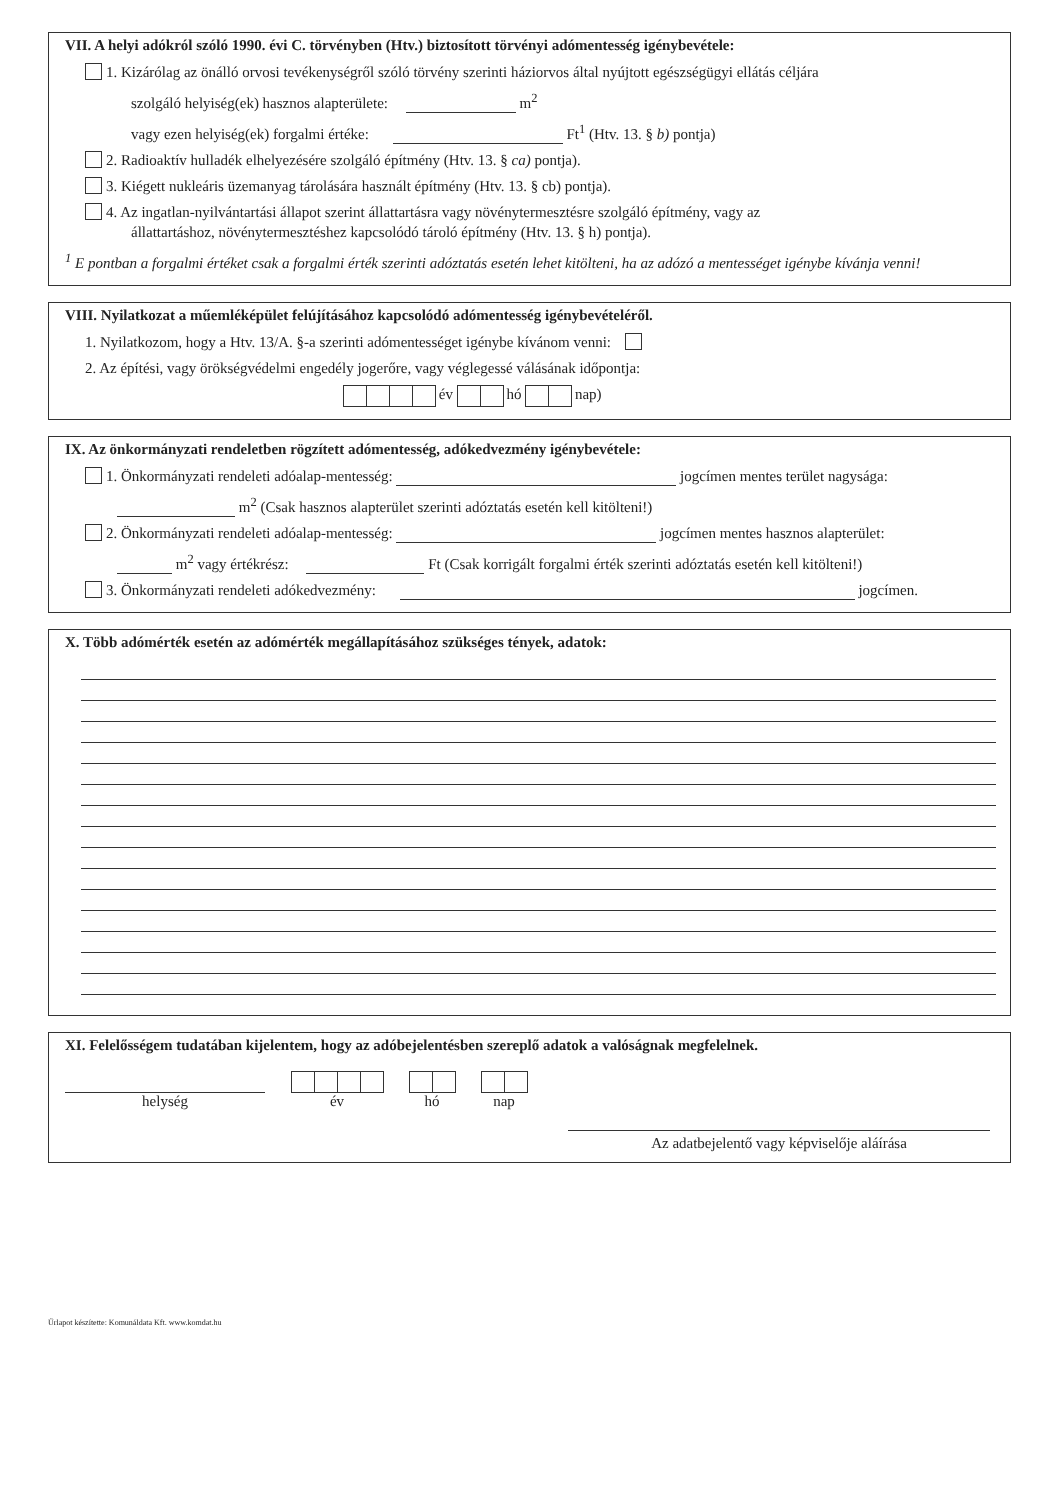VII. A helyi adókról szóló 1990. évi C. törvényben (Htv.) biztosított törvényi adómentesség igénybevétele:
1. Kizárólag az önálló orvosi tevékenységről szóló törvény szerinti háziorvos által nyújtott egészségügyi ellátás céljára
szolgáló helyiség(ek) hasznos alapterülete: m<sup>2</sup>
vagy ezen helyiség(ek) forgalmi értéke: Ft<sup>1</sup> (Htv. 13. § b) pontja)
2. Radioaktív hulladék elhelyezésére szolgáló építmény (Htv. 13. § ca) pontja).
3. Kiégett nukleáris üzemanyag tárolására használt építmény (Htv. 13. § cb) pontja).
4. Az ingatlan-nyilvántartási állapot szerint állattartásra vagy növénytermesztésre szolgáló építmény, vagy az
állattartáshoz, növénytermesztéshez kapcsolódó tároló építmény (Htv. 13. § h) pontja).
<sup>1</sup> E pontban a forgalmi értéket csak a forgalmi érték szerinti adóztatás esetén lehet kitölteni, ha az adózó a mentességet igénybe kívánja venni!
VIII. Nyilatkozat a műemléképület felújításához kapcsolódó adómentesség igénybevételéről.
1. Nyilatkozom, hogy a Htv. 13/A. §-a szerinti adómentességet igénybe kívánom venni:
2. Az építési, vagy örökségvédelmi engedély jogerőre, vagy véglegessé válásának időpontja:
év hó nap)
IX. Az önkormányzati rendeletben rögzített adómentesség, adókedvezmény igénybevétele:
1. Önkormányzati rendeleti adóalap-mentesség: jogcímen mentes terület nagysága:
m<sup>2</sup> (Csak hasznos alapterület szerinti adóztatás esetén kell kitölteni!)
2. Önkormányzati rendeleti adóalap-mentesség: jogcímen mentes hasznos alapterület:
m<sup>2</sup> vagy értékrész: Ft (Csak korrigált forgalmi érték szerinti adóztatás esetén kell kitölteni!)
3. Önkormányzati rendeleti adókedvezmény: jogcímen.
X. Több adómérték esetén az adómérték megállapításához szükséges tények, adatok:
XI. Felelősségem tudatában kijelentem, hogy az adóbejelentésben szereplő adatok a valóságnak megfelelnek.
helység
év
hó
nap
Az adatbejelentő vagy képviselője aláírása
Űrlapot készítette: Komunáldata Kft. www.komdat.hu